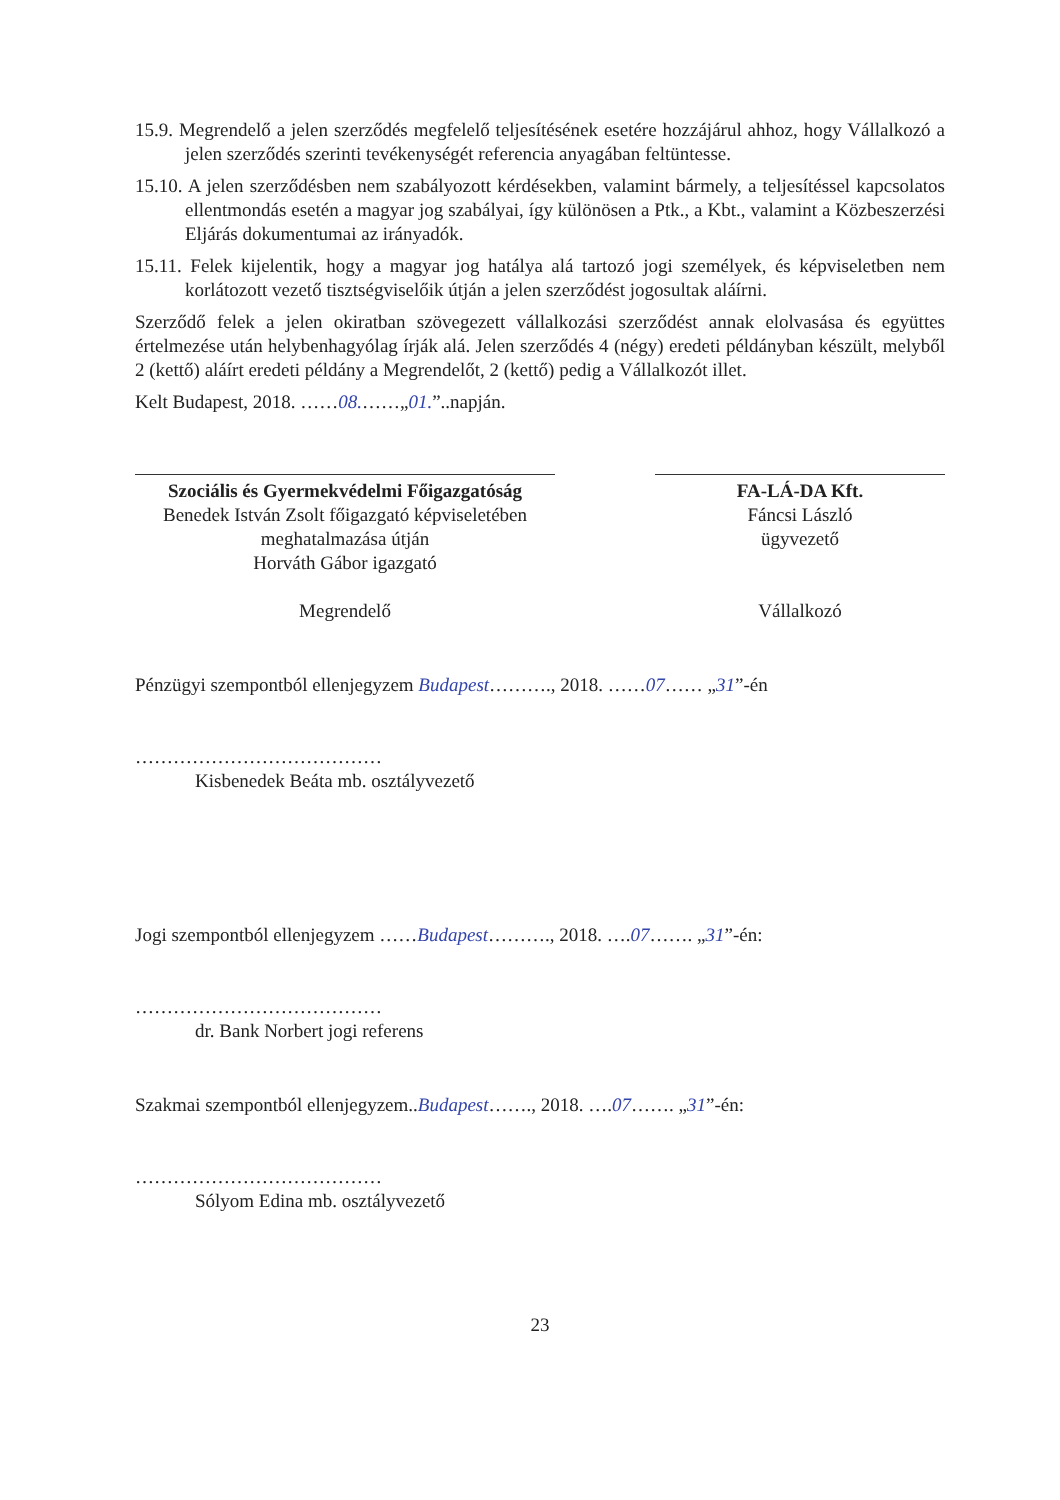15.9. Megrendelő a jelen szerződés megfelelő teljesítésének esetére hozzájárul ahhoz, hogy Vállalkozó a jelen szerződés szerinti tevékenységét referencia anyagában feltüntesse.
15.10. A jelen szerződésben nem szabályozott kérdésekben, valamint bármely, a teljesítéssel kapcsolatos ellentmondás esetén a magyar jog szabályai, így különösen a Ptk., a Kbt., valamint a Közbeszerzési Eljárás dokumentumai az irányadók.
15.11. Felek kijelentik, hogy a magyar jog hatálya alá tartozó jogi személyek, és képviseletben nem korlátozott vezető tisztségviselőik útján a jelen szerződést jogosultak aláírni.
Szerződő felek a jelen okiratban szövegezett vállalkozási szerződést annak elolvasása és együttes értelmezése után helybenhagyólag írják alá. Jelen szerződés 4 (négy) eredeti példányban készült, melyből 2 (kettő) aláírt eredeti példány a Megrendelőt, 2 (kettő) pedig a Vállalkozót illet.
Kelt Budapest, 2018. ……08.……„01.”..napján.
Szociális és Gyermekvédelmi Főigazgatóság
Benedek István Zsolt főigazgató képviseletében
meghatalmazása útján
Horváth Gábor igazgató
Megrendelő
FA-LÁ-DA Kft.
Fáncsi László
ügyvezető
Vállalkozó
Pénzügyi szempontból ellenjegyzem Budapest………., 2018. ……07…… „31”-én
…………………………………
Kisbenedek Beáta mb. osztályvezető
Jogi szempontból ellenjegyzem ……Budapest………., 2018. ….07……. „31”-én:
…………………………………
dr. Bank Norbert jogi referens
Szakmai szempontból ellenjegyzem..Budapest……., 2018. ….07……. „31”-én:
…………………………………
Sólyom Edina mb. osztályvezető
23